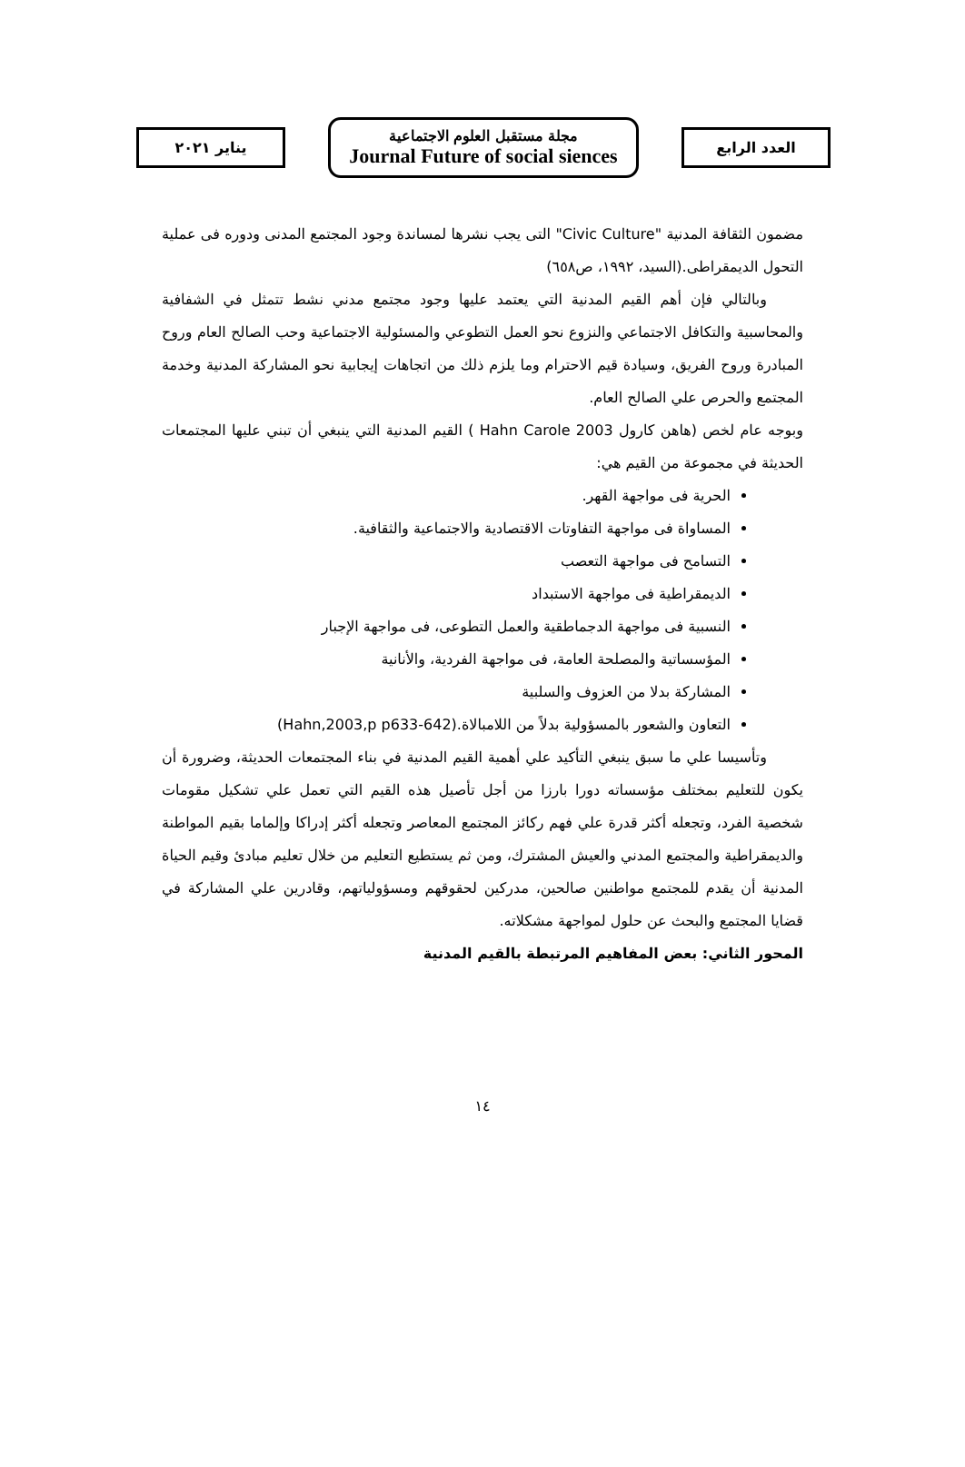العدد الرابع
مجلة مستقبل العلوم الاجتماعية
Journal Future of social siences
يناير ٢٠٢١
مضمون الثقافة المدنية "Civic Culture" التى يجب نشرها لمساندة وجود المجتمع المدنى ودوره فى عملية التحول الديمقراطى.(السيد، ١٩٩٢، ص٦٥٨)
وبالتالي فإن أهم القيم المدنية التي يعتمد عليها وجود مجتمع مدني نشط تتمثل في الشفافية والمحاسبية والتكافل الاجتماعي والنزوع نحو العمل التطوعي والمسئولية الاجتماعية وحب الصالح العام وروح المبادرة وروح الفريق، وسيادة قيم الاحترام وما يلزم ذلك من اتجاهات إيجابية نحو المشاركة المدنية وخدمة المجتمع والحرص علي الصالح العام.
وبوجه عام لخص (هاهن كارول Hahn Carole 2003 ) القيم المدنية التي ينبغي أن تبني عليها المجتمعات الحديثة في مجموعة من القيم هي:
الحرية فى مواجهة القهر.
المساواة فى مواجهة التفاوتات الاقتصادية والاجتماعية والثقافية.
التسامح فى مواجهة التعصب
الديمقراطية فى مواجهة الاستبداد
النسبية فى مواجهة الدجماطقية والعمل التطوعى، فى مواجهة الإجبار
المؤسساتية والمصلحة العامة، فى مواجهة الفردية، والأنانية
المشاركة بدلا من العزوف والسلبية
التعاون والشعور بالمسؤولية بدلاً من اللامبالاة.(Hahn,2003,p p633-642)
وتأسيسا علي ما سبق ينبغي التأكيد علي أهمية القيم المدنية في بناء المجتمعات الحديثة، وضرورة أن يكون للتعليم بمختلف مؤسساته دورا بارزا من أجل تأصيل هذه القيم التي تعمل علي تشكيل مقومات شخصية الفرد، وتجعله أكثر قدرة علي فهم ركائز المجتمع المعاصر وتجعله أكثر إدراكا وإلماما بقيم المواطنة والديمقراطية والمجتمع المدني والعيش المشترك، ومن ثم يستطيع التعليم من خلال تعليم مبادئ وقيم الحياة المدنية أن يقدم للمجتمع مواطنين صالحين، مدركين لحقوقهم ومسؤولياتهم، وقادرين علي المشاركة في قضايا المجتمع والبحث عن حلول لمواجهة مشكلاته.
المحور الثاني: بعض المفاهيم المرتبطة بالقيم المدنية
١٤